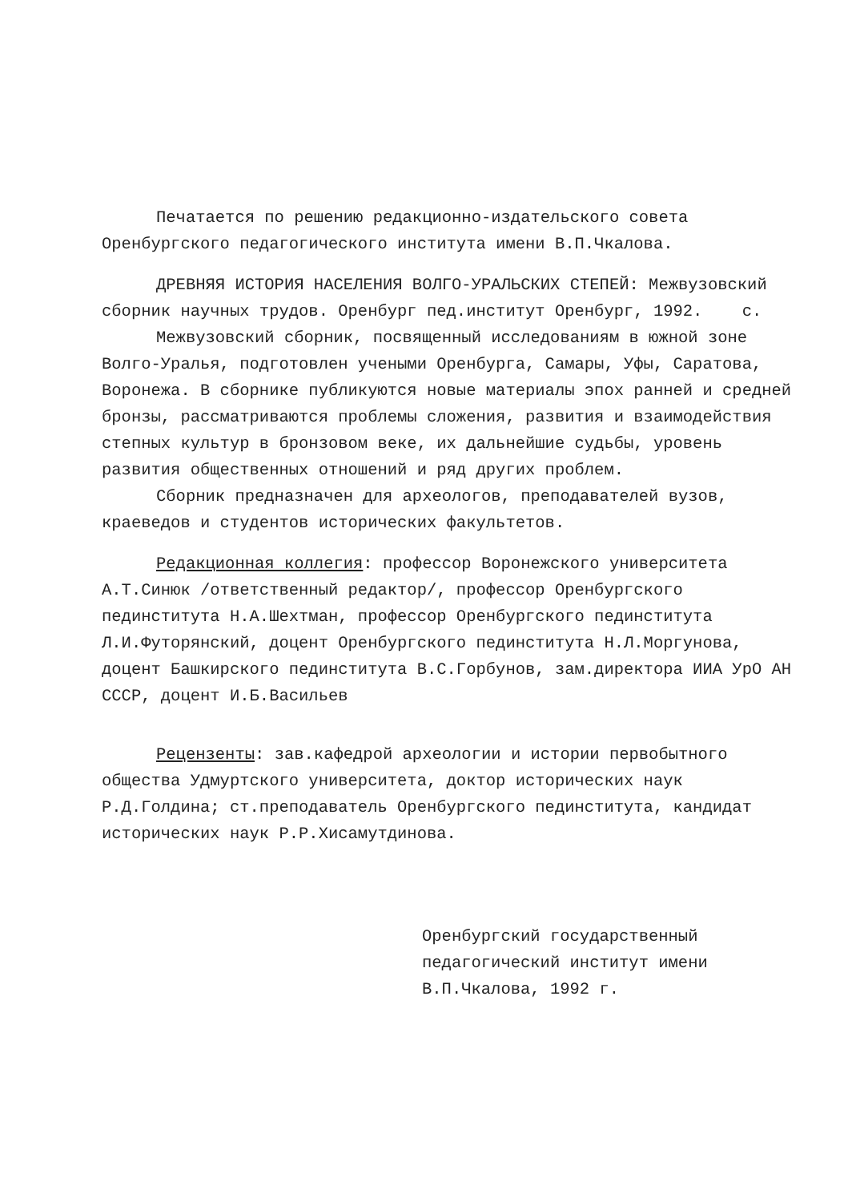Печатается по решению редакционно-издательского совета Оренбургского педагогического института имени В.П.Чкалова.
ДРЕВНЯЯ ИСТОРИЯ НАСЕЛЕНИЯ ВОЛГО-УРАЛЬСКИХ СТЕПЕЙ: Межвузовский сборник научных трудов. Оренбург пед.институт Оренбург, 1992. с.
Межвузовский сборник, посвященный исследованиям в южной зоне Волго-Уралья, подготовлен учеными Оренбурга, Самары, Уфы, Саратова, Воронежа. В сборнике публикуются новые материалы эпох ранней и средней бронзы, рассматриваются проблемы сложения, развития и взаимодействия степных культур в бронзовом веке, их дальнейшие судьбы, уровень развития общественных отношений и ряд других проблем.
Сборник предназначен для археологов, преподавателей вузов, краеведов и студентов исторических факультетов.
Редакционная коллегия: профессор Воронежского университета А.Т.Синюк /ответственный редактор/, профессор Оренбургского пединститута Н.А.Шехтман, профессор Оренбургского пединститута Л.И.Футорянский, доцент Оренбургского пединститута Н.Л.Моргунова, доцент Башкирского пединститута В.С.Горбунов, зам.директора ИИА УрО АН СССР, доцент И.Б.Васильев
Рецензенты: зав.кафедрой археологии и истории первобытного общества Удмуртского университета, доктор исторических наук Р.Д.Голдина; ст.преподаватель Оренбургского пединститута, кандидат исторических наук Р.Р.Хисамутдинова.
Оренбургский государственный педагогический институт имени
В.П.Чкалова, 1992 г.